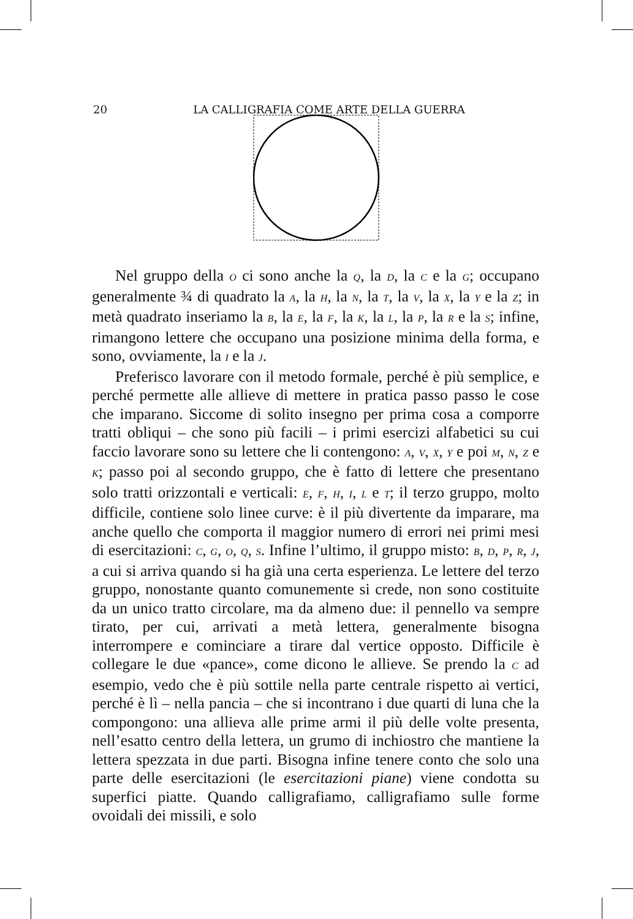20
LA CALLIGRAFIA COME ARTE DELLA GUERRA
Nel gruppo della O ci sono anche la Q, la D, la C e la G; occupano generalmente ¾ di quadrato la A, la H, la N, la T, la V, la X, la Y e la Z; in metà quadrato inseriamo la B, la E, la F, la K, la L, la P, la R e la S; infine, rimangono lettere che occupano una posizione minima della forma, e sono, ovviamente, la I e la J.
Preferisco lavorare con il metodo formale, perché è più semplice, e perché permette alle allieve di mettere in pratica passo passo le cose che imparano. Siccome di solito insegno per prima cosa a comporre tratti obliqui – che sono più facili – i primi esercizi alfabetici su cui faccio lavorare sono su lettere che li contengono: A, V, X, Y e poi M, N, Z e K; passo poi al secondo gruppo, che è fatto di lettere che presentano solo tratti orizzontali e verticali: E, F, H, I, L e T; il terzo gruppo, molto difficile, contiene solo linee curve: è il più divertente da imparare, ma anche quello che comporta il maggior numero di errori nei primi mesi di esercitazioni: C, G, O, Q, S. Infine l’ultimo, il gruppo misto: B, D, P, R, J, a cui si arriva quando si ha già una certa esperienza. Le lettere del terzo gruppo, nonostante quanto comunemente si crede, non sono costituite da un unico tratto circolare, ma da almeno due: il pennello va sempre tirato, per cui, arrivati a metà lettera, generalmente bisogna interrompere e cominciare a tirare dal vertice opposto. Difficile è collegare le due «pance», come dicono le allieve. Se prendo la C ad esempio, vedo che è più sottile nella parte centrale rispetto ai vertici, perché è lì – nella pancia – che si incontrano i due quarti di luna che la compongono: una allieva alle prime armi il più delle volte presenta, nell’esatto centro della lettera, un grumo di inchiostro che mantiene la lettera spezzata in due parti. Bisogna infine tenere conto che solo una parte delle esercitazioni (le esercitazioni piane) viene condotta su superfici piatte. Quando calligrafiamo, calligrafiamo sulle forme ovoidali dei missili, e solo